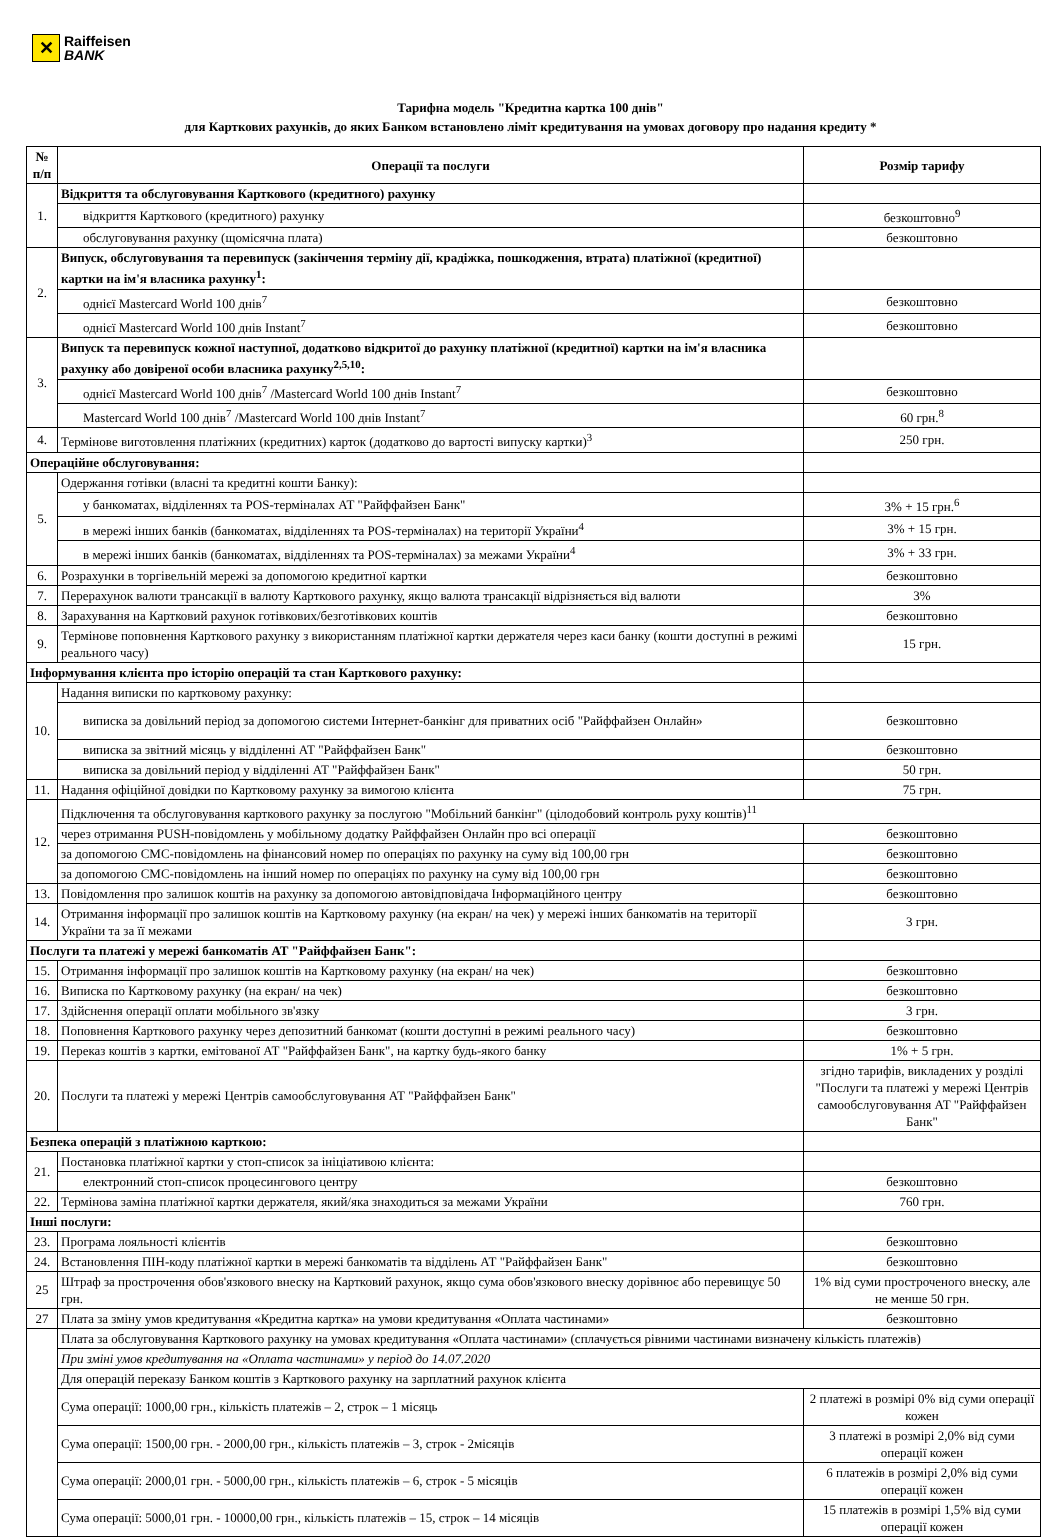✕
Raiffeisen
BANK
Тарифна модель "Кредитна картка 100 днів"
для Карткових рахунків, до яких Банком встановлено ліміт кредитування на умовах договору про надання кредиту *
| № п/п | Операції та послуги | Розмір тарифу |
| --- | --- | --- |
| 1. | Відкриття та обслуговування Карткового (кредитного) рахунку | |
| | відкриття Карткового (кредитного) рахунку | безкоштовно<sup>9</sup> |
| | обслуговування рахунку (щомісячна плата) | безкоштовно |
| 2. | Випуск, обслуговування та перевипуск (закінчення терміну дії, крадіжка, пошкодження, втрата) платіжної (кредитної) картки на ім'я власника рахунку<sup>1</sup>: | |
| | однієї Mastercard World 100 днів<sup>7</sup> | безкоштовно |
| | однієї Mastercard World 100 днів Instant<sup>7</sup> | безкоштовно |
| 3. | Випуск та перевипуск кожної наступної, додатково відкритої до рахунку платіжної (кредитної) картки на ім'я власника рахунку або довіреної особи власника рахунку<sup>2,5,10</sup>: | |
| | однієї Mastercard World 100 днів<sup>7</sup> /Mastercard World 100 днів Instant<sup>7</sup> | безкоштовно |
| | Mastercard World 100 днів<sup>7</sup> /Mastercard World 100 днів Instant<sup>7</sup> | 60 грн.<sup>8</sup> |
| 4. | Термінове виготовлення платіжних (кредитних) карток (додатково до вартості випуску картки)<sup>3</sup> | 250 грн. |
| Операційне обслуговування: | | |
| 5. | Одержання готівки (власні та кредитні кошти Банку): | |
| | у банкоматах, відділеннях та POS-терміналах АТ "Райффайзен Банк" | 3% + 15 грн.<sup>6</sup> |
| | в мережі інших банків (банкоматах, відділеннях та POS-терміналах) на території України<sup>4</sup> | 3% + 15 грн. |
| | в мережі інших банків (банкоматах, відділеннях та POS-терміналах) за межами України<sup>4</sup> | 3% + 33 грн. |
| 6. | Розрахунки в торгівельній мережі за допомогою кредитної картки | безкоштовно |
| 7. | Перерахунок валюти трансакції в валюту Карткового рахунку, якщо валюта трансакції відрізняється від валюти | 3% |
| 8. | Зарахування на Картковий рахунок готівкових/безготівкових коштів | безкоштовно |
| 9. | Термінове поповнення Карткового рахунку з використанням платіжної картки держателя через каси банку (кошти доступні в режимі реального часу) | 15 грн. |
| Інформування клієнта про історію операцій та стан Карткового рахунку: | | |
| 10. | Надання виписки по картковому рахунку: | |
| | виписка за довільний період за допомогою системи Інтернет-банкінг для приватних осіб "Райффайзен Онлайн» | безкоштовно |
| | виписка за звітний місяць у відділенні АТ "Райффайзен Банк" | безкоштовно |
| | виписка за довільний період у відділенні АТ "Райффайзен Банк" | 50 грн. |
| 11. | Надання офіційної довідки по Картковому рахунку за вимогою клієнта | 75 грн. |
| 12. | Підключення та обслуговування карткового рахунку за послугою "Мобільний банкінг" (цілодобовий контроль руху коштів)<sup>11</sup> | |
| | через отримання PUSH-повідомлень у мобільному додатку Райффайзен Онлайн про всі операції | безкоштовно |
| | за допомогою СМС-повідомлень на фінансовий номер по операціях по рахунку на суму від 100,00 грн | безкоштовно |
| | за допомогою СМС-повідомлень на інший номер по операціях по рахунку на суму від 100,00 грн | безкоштовно |
| 13. | Повідомлення про залишок коштів на рахунку за допомогою автовідповідача Інформаційного центру | безкоштовно |
| 14. | Отримання інформації про залишок коштів на Картковому рахунку (на екран/ на чек) у мережі інших банкоматів на території України та за її межами | 3 грн. |
| Послуги та платежі у мережі банкоматів АТ "Райффайзен Банк": | | |
| 15. | Отримання інформації про залишок коштів на Картковому рахунку (на екран/ на чек) | безкоштовно |
| 16. | Виписка по Картковому рахунку (на екран/ на чек) | безкоштовно |
| 17. | Здійснення операції оплати мобільного зв'язку | 3 грн. |
| 18. | Поповнення Карткового рахунку через депозитний банкомат (кошти доступні в режимі реального часу) | безкоштовно |
| 19. | Переказ коштів з картки, емітованої АТ "Райффайзен Банк", на картку будь-якого банку | 1% + 5 грн. |
| 20. | Послуги та платежі у мережі Центрів самообслуговування АТ "Райффайзен Банк" | згідно тарифів, викладених у розділі "Послуги та платежі у мережі Центрів самообслуговування АТ "Райффайзен Банк" |
| Безпека операцій з платіжною карткою: | | |
| 21. | Постановка платіжної картки у стоп-список за ініціативою клієнта: | |
| | електронний стоп-список процесингового центру | безкоштовно |
| 22. | Термінова заміна платіжної картки держателя, який/яка знаходиться за межами України | 760 грн. |
| Інші послуги: | | |
| 23. | Програма лояльності клієнтів | безкоштовно |
| 24. | Встановлення ПІН-коду платіжної картки в мережі банкоматів та відділень АТ "Райффайзен Банк" | безкоштовно |
| 25 | Штраф за прострочення обов'язкового внеску на Картковий рахунок, якщо сума обов'язкового внеску дорівнює або перевищує 50 грн. | 1% від суми простроченого внеску, але не менше 50 грн. |
| 27 | Плата за зміну умов кредитування «Кредитна картка» на умови кредитування «Оплата частинами» | безкоштовно |
| | Плата за обслуговування Карткового рахунку на умовах кредитування «Оплата частинами» (сплачується рівними частинами визначену кількість платежів) | |
| | При зміні умов кредитування на «Оплата частинами» у період до 14.07.2020 | |
| | Для операцій переказу Банком коштів з Карткового рахунку на зарплатний рахунок клієнта | |
| | Сума операції: 1000,00 грн., кількість платежів – 2, строк – 1 місяць | 2 платежі в розмірі 0% від суми операції кожен |
| | Сума операції: 1500,00 грн. - 2000,00 грн., кількість платежів – 3, строк - 2місяців | 3 платежі в розмірі 2,0% від суми операції кожен |
| | Сума операції: 2000,01 грн. - 5000,00 грн., кількість платежів – 6, строк - 5 місяців | 6 платежів в розмірі 2,0% від суми операції кожен |
| | Сума операції: 5000,01 грн. - 10000,00 грн., кількість платежів – 15, строк – 14 місяців | 15 платежів в розмірі 1,5% від суми операції кожен |